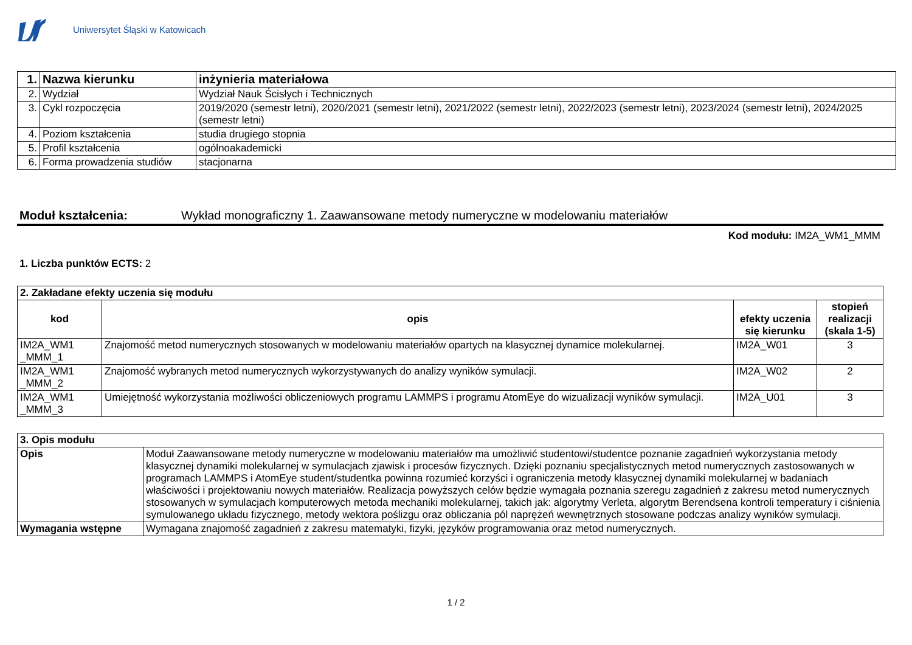Uniwersytet Śląski w Katowicach
| 1. | Nazwa kierunku | inżynieria materiałowa |
| 2. | Wydział | Wydział Nauk Ścisłych i Technicznych |
| 3. | Cykl rozpoczęcia | 2019/2020 (semestr letni), 2020/2021 (semestr letni), 2021/2022 (semestr letni), 2022/2023 (semestr letni), 2023/2024 (semestr letni), 2024/2025 (semestr letni) |
| 4. | Poziom kształcenia | studia drugiego stopnia |
| 5. | Profil kształcenia | ogólnoakademicki |
| 6. | Forma prowadzenia studiów | stacjonarna |
Moduł kształcenia: Wykład monograficzny 1. Zaawansowane metody numeryczne w modelowaniu materiałów
Kod modułu: IM2A_WM1_MMM
1. Liczba punktów ECTS: 2
| 2. Zakładane efekty uczenia się modułu | | | |
| kod | opis | efekty uczenia się kierunku | stopień realizacji (skala 1-5) |
| IM2A_WM1 _MMM_1 | Znajomość metod numerycznych stosowanych w modelowaniu materiałów opartych na klasycznej dynamice molekularnej. | IM2A_W01 | 3 |
| IM2A_WM1 _MMM_2 | Znajomość wybranych metod numerycznych wykorzystywanych do analizy wyników symulacji. | IM2A_W02 | 2 |
| IM2A_WM1 _MMM_3 | Umiejętność wykorzystania możliwości obliczeniowych programu LAMMPS i programu AtomEye do wizualizacji wyników symulacji. | IM2A_U01 | 3 |
| 3. Opis modułu | |
| Opis | Moduł Zaawansowane metody numeryczne w modelowaniu materiałów ma umożliwić studentowi/studentce poznanie zagadnień wykorzystania metody klasycznej dynamiki molekularnej w symulacjach zjawisk i procesów fizycznych. Dzięki poznaniu specjalistycznych metod numerycznych zastosowanych w programach LAMMPS i AtomEye student/studentka powinna rozumieć korzyści i ograniczenia metody klasycznej dynamiki molekularnej w badaniach właściwości i projektowaniu nowych materiałów. Realizacja powyższych celów będzie wymagała poznania szeregu zagadnień z zakresu metod numerycznych stosowanych w symulacjach komputerowych metoda mechaniki molekularnej, takich jak: algorytmy Verleta, algorytm Berendsena kontroli temperatury i ciśnienia symulowanego układu fizycznego, metody wektora poślizgu oraz obliczania pól naprężeń wewnętrznych stosowane podczas analizy wyników symulacji. |
| Wymagania wstępne | Wymagana znajomość zagadnień z zakresu matematyki, fizyki, języków programowania oraz metod numerycznych. |
1 / 2